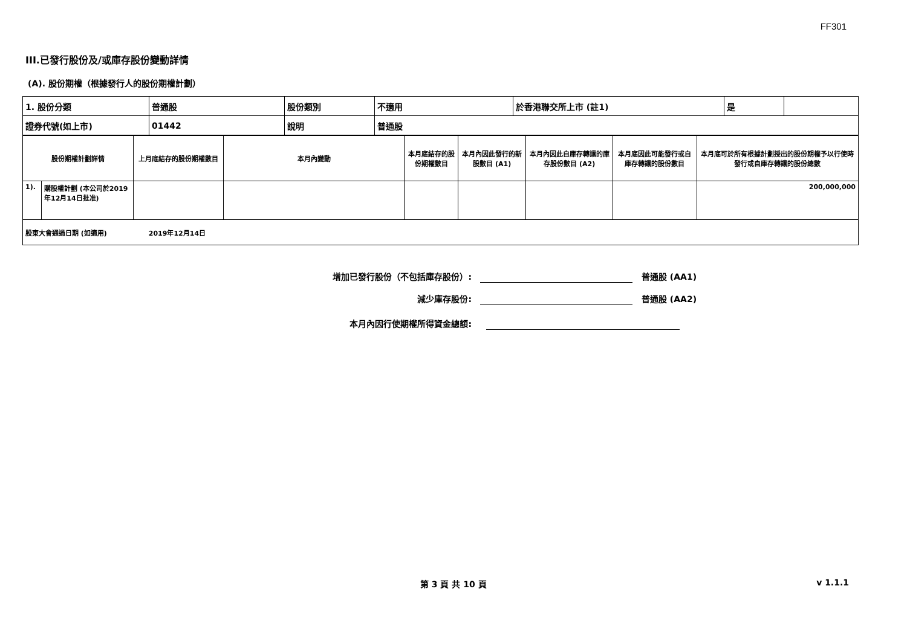FF301
III.已發行股份及/或庫存股份變動詳情
(A). 股份期權（根據發行人的股份期權計劃）
| 1. 股份分類 | 普通股 | 股份類別 | 不適用 | 於香港聯交所上市 (註1) | 是 | |
| 證券代號(如上市) | 01442 | 說明 | 普通股 | | | |
| 股份期權計劃詳情 | | 上月底結存的股份期權數目 | 本月內變動 | 本月底結存的股份期權數目 | 本月內因此發行的新股數目 (A1) | 本月內因此自庫存轉讓的庫存股份數目 (A2) | 本月底因此可能發行或自庫存轉讓的股份數目 | 本月底可於所有根據計劃授出的股份期權予以行使時發行或自庫存轉讓的股份總數 |
| 1). | 購股權計劃 (本公司於2019年12月14日批准) | | | | | | | 200,000,000 |
| 股東大會通過日期 (如適用) 2019年12月14日 | | | | | | | | |
增加已發行股份（不包括庫存股份）: 普通股 (AA1)
減少庫存股份: 普通股 (AA2)
本月內因行使期權所得資金總額:
第 3 頁 共 10 頁 v 1.1.1